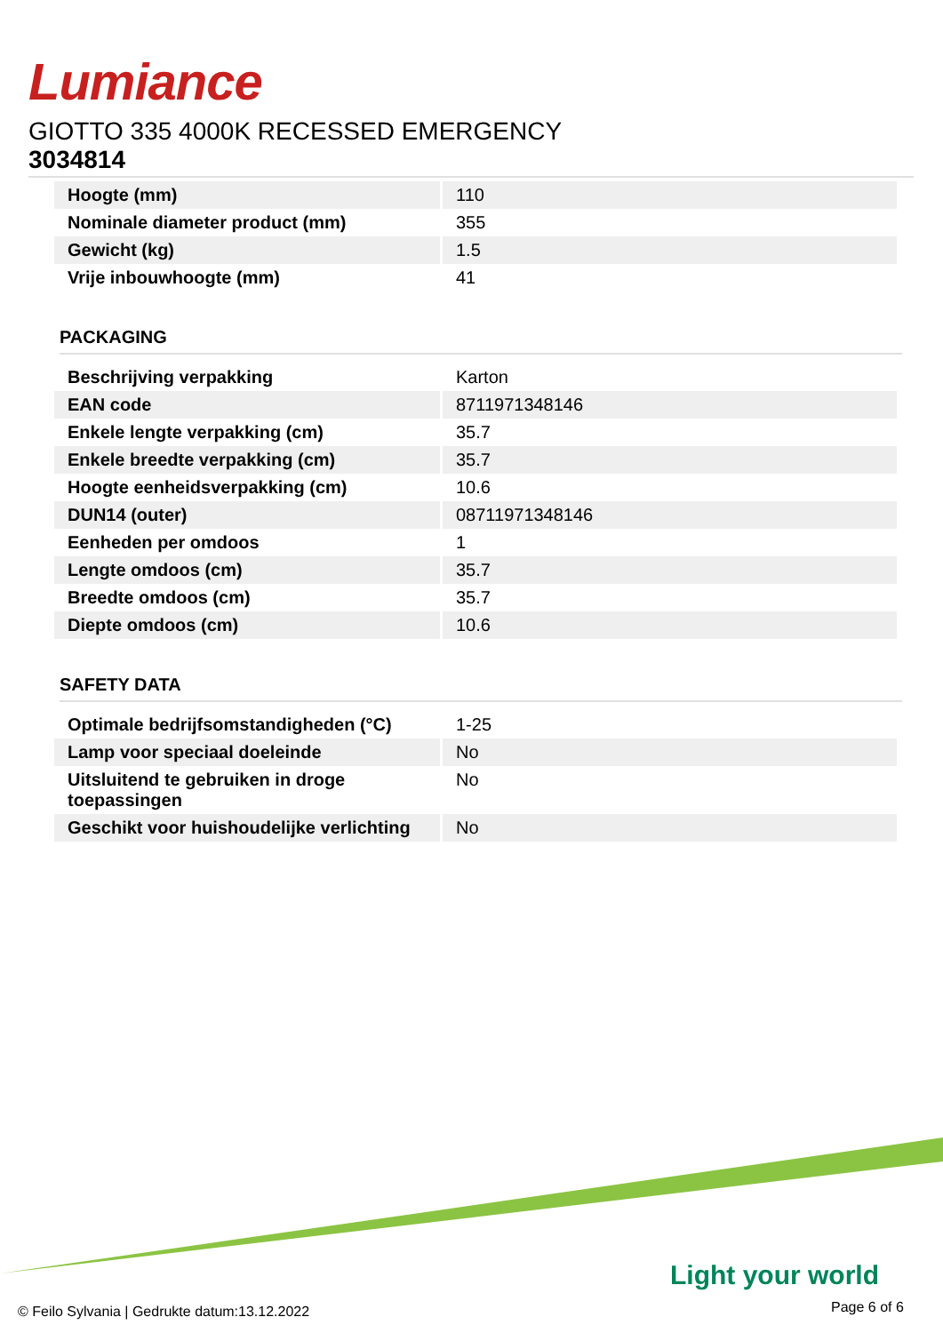Lumiance
GIOTTO 335 4000K RECESSED EMERGENCY
3034814
| Hoogte (mm) | 110 |
| Nominale diameter product (mm) | 355 |
| Gewicht (kg) | 1.5 |
| Vrije inbouwhoogte (mm) | 41 |
PACKAGING
| Beschrijving verpakking | Karton |
| EAN code | 8711971348146 |
| Enkele lengte verpakking (cm) | 35.7 |
| Enkele breedte verpakking (cm) | 35.7 |
| Hoogte eenheidsverpakking (cm) | 10.6 |
| DUN14 (outer) | 08711971348146 |
| Eenheden per omdoos | 1 |
| Lengte omdoos (cm) | 35.7 |
| Breedte omdoos (cm) | 35.7 |
| Diepte omdoos (cm) | 10.6 |
SAFETY DATA
| Optimale bedrijfsomstandigheden (°C) | 1-25 |
| Lamp voor speciaal doeleinde | No |
| Uitsluitend te gebruiken in droge toepassingen | No |
| Geschikt voor huishoudelijke verlichting | No |
Light your world
© Feilo Sylvania | Gedrukte datum:13.12.2022
Page 6 of 6